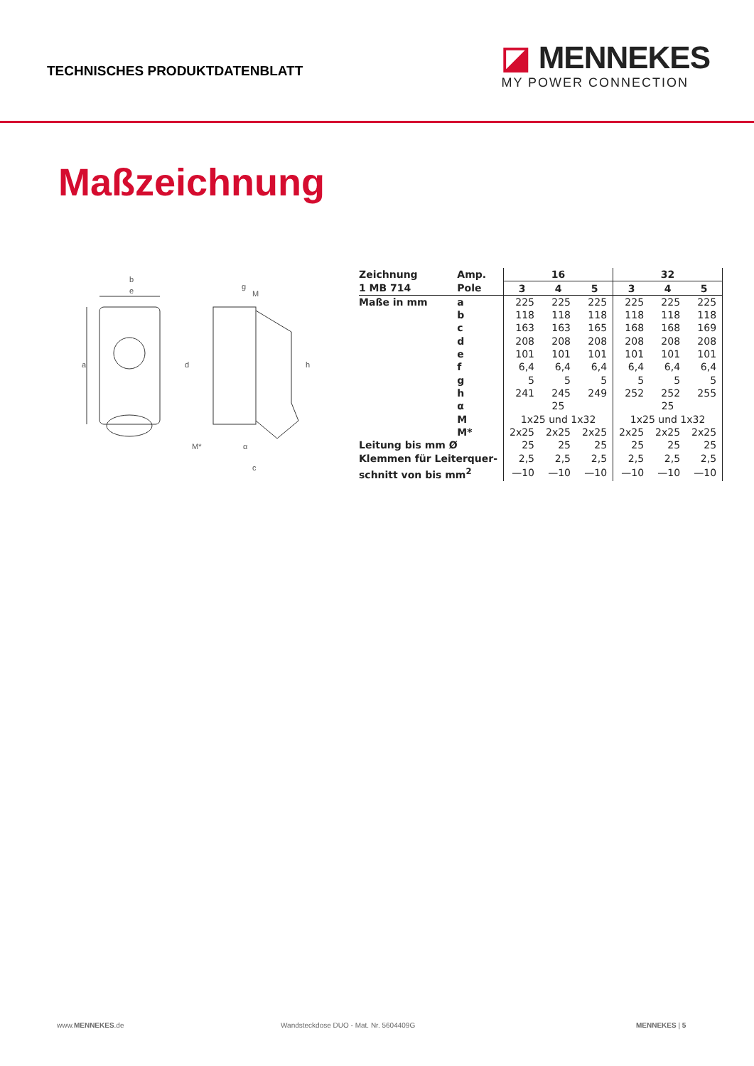TECHNISCHES PRODUKTDATENBLATT
◪ MENNEKES
MY POWER CONNECTION
Maßzeichnung
b
e
a
d
h
g
M
M*
α
c
| Zeichnung | Amp. | 16 | | | 32 | | |
| 1 MB 714 | Pole | 3 | 4 | 5 | 3 | 4 | 5 |
| Maße in mm | a | 225 | 225 | 225 | 225 | 225 | 225 |
| | b | 118 | 118 | 118 | 118 | 118 | 118 |
| | c | 163 | 163 | 165 | 168 | 168 | 169 |
| | d | 208 | 208 | 208 | 208 | 208 | 208 |
| | e | 101 | 101 | 101 | 101 | 101 | 101 |
| | f | 6,4 | 6,4 | 6,4 | 6,4 | 6,4 | 6,4 |
| | g | 5 | 5 | 5 | 5 | 5 | 5 |
| | h | 241 | 245 | 249 | 252 | 252 | 255 |
| | α | 25 | | | 25 | | |
| | M | 1x25 und 1x32 | | | 1x25 und 1x32 | | |
| | M* | 2x25 | 2x25 | 2x25 | 2x25 | 2x25 | 2x25 |
| Leitung bis mm Ø | | 25 | 25 | 25 | 25 | 25 | 25 |
| Klemmen für Leiterquer- | | 2,5 | 2,5 | 2,5 | 2,5 | 2,5 | 2,5 |
| schnitt von bis mm<sup>2</sup> | | —10 | —10 | —10 | —10 | —10 | —10 |
www.MENNEKES.de Wandsteckdose DUO - Mat. Nr. 5604409G MENNEKES | 5